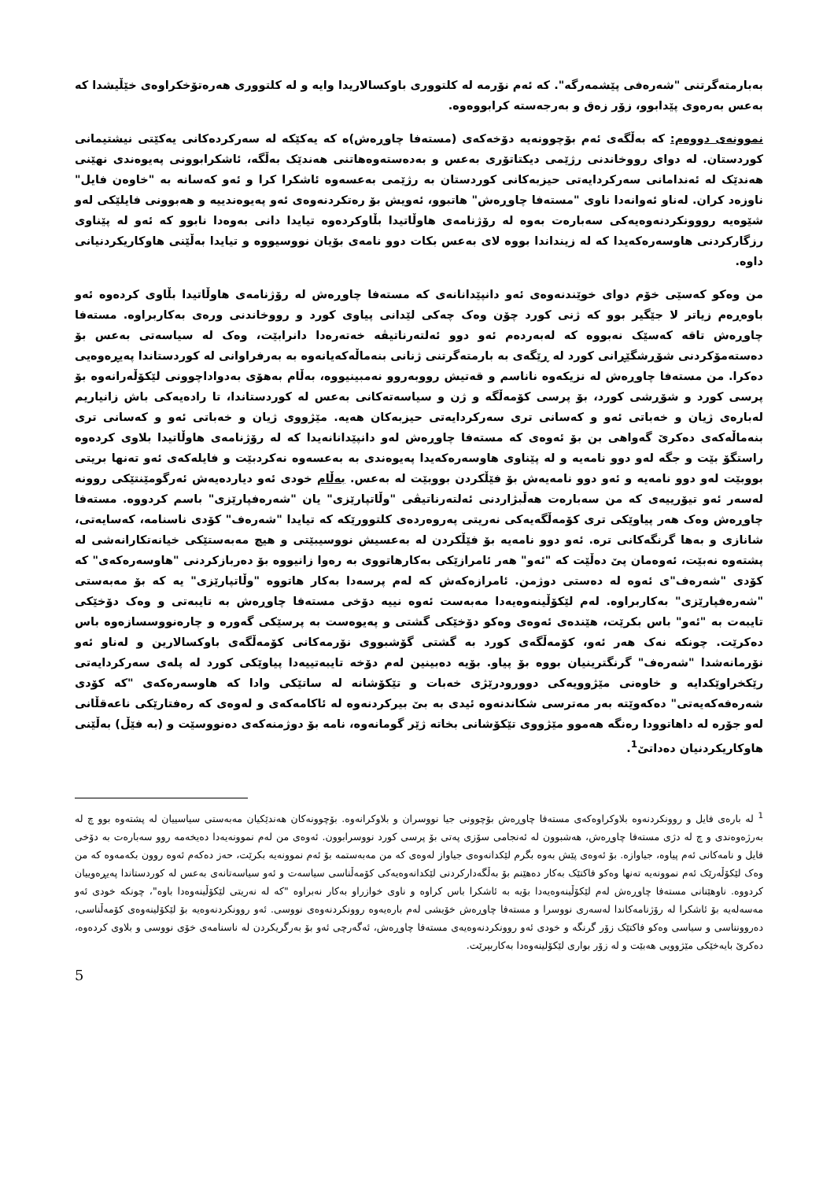بەبارمتەگرتنی "شەرەفی پێشمەرگە". کە ئەم نۆرمە لە کلتووری باوکسالاریدا وایە و لە کلتووری هەرەتۆخکراوەی خێڵیشدا کە بەعس بەرەوی پێدابوو، زۆر زەق و بەرجەستە کرابووەوە.
نموونەی دووەم: کە بەڵگەی ئەم بۆچوونەیە دۆخەکەی (مستەفا چاوڕەش)ە کە یەکێکە لە سەرکردەکانی یەکێتی نیشتیمانی کوردستان. لە دوای رووخاندنی رژێمی دیکتاتۆری بەعس و بەدەستەوەهاتنی هەندێک بەڵگە، ئاشکرابوونی پەیوەندی نهێنی هەندێک لە ئەندامانی سەرکردایەتی حیزبەکانی کوردستان بە رژێمی بەعسەوە ئاشکرا کرا و ئەو کەسانە بە "خاوەن فایل" ناوزەد کران. لەناو ئەوانەدا ناوی "مستەفا چاوڕەش" هاتبوو، ئەویش بۆ رەتکردنەوەی ئەو پەیوەندییە و هەبوونی فایلێکی لەو شێوەیە رووونکردنەوەیەکی سەبارەت بەوە لە رۆژنامەی هاوڵاتیدا بڵاوکردەوە تیایدا دانی بەوەدا نابوو کە ئەو لە پێناوی رزگارکردنی هاوسەرەکەیدا کە لە زینداندا بووە لای بەعس بکات دوو نامەی بۆیان نووسیووە و تیایدا بەڵێنی هاوکاریکردنیانی داوە.
من وەکو کەسێی خۆم دوای خوێندنەوەی ئەو دانپێدانانەی کە مستەفا چاوڕەش لە رۆژنامەی هاوڵاتیدا بڵاوی کردەوە ئەو باوەڕەم زیاتر لا جێگیر بوو کە ژنی کورد چۆن وەک چەکی لێدانی پیاوی کورد و رووخاندنی ورەی بەکاربراوە. مستەفا چاوڕەش تاقە کەسێک نەبووە کە لەبەردەم ئەو دوو ئەلتەرناتیڤە خەتەرەدا دانرابێت، وەک لە سیاسەتی بەعس بۆ دەستەمۆکردنی شۆڕشگێڕانی کورد لە ڕێگەی بە بارمتەگرتنی ژنانی بنەماڵەکەیانەوە بە بەرفراوانی لە کوردستاندا پەیڕەوەیی دەکرا. من مستەفا چاوڕەش لە نزیکەوە ناناسم و قەتیش رووبەروو نەمبینیووە، بەڵام بەهۆی بەدواداچوونی لێکۆڵەرانەوە بۆ پرسی کورد و شۆڕشی کورد، بۆ پرسی کۆمەڵگە و ژن و سیاسەتەکانی بەعس لە کوردستاندا، تا رادەیەکی باش زانیاریم لەبارەی ژیان و خەباتی ئەو و کەسانی تری سەرکردایەتی حیزبەکان هەیە. مێژووی ژیان و خەباتی ئەو و کەسانی تری بنەماڵەکەی دەکرێ گەواهی بن بۆ ئەوەی کە مستەفا چاوڕەش لەو دانپێدانانەیدا کە لە رۆژنامەی هاوڵاتیدا بلاوی کردەوە راستگۆ بێت و جگە لەو دوو نامەیە و لە پێناوی هاوسەرەکەیدا پەیوەندی بە بەعسەوە نەکردبێت و فایلەکەی ئەو تەنها بریتی بووبێت لەو دوو نامەیە و ئەو دوو نامەیەش بۆ فێڵکردن بووبێت لە بەعس. بەڵام خودی ئەو دیاردەیەش ئەرگومێنتێکی روونە لەسەر ئەو تیۆرییەی کە من سەبارەت هەڵبژاردنی ئەلتەرناتیڤی "وڵاتپارێزی" یان "شەرەفپارێزی" باسم کردووە. مستەفا چاوڕەش وەک هەر پیاوێکی تری کۆمەڵگەیەکی نەریتی پەروەردەی کلتوورێکە کە تیایدا "شەرەف" کۆدی ناسنامە، کەسایەتی، شانازی و بەها گرنگەکانی ترە. ئەو دوو نامەیە بۆ فێڵکردن لە بەعسیش نووسیبێتی و هیچ مەبەستێکی خیانەتکارانەشی لە پشتەوە نەبێت، ئەوەمان پێ دەڵێت کە "ئەو" هەر ئامرازێکی بەکارهاتووی بە رەوا زانیووە بۆ دەربازکردنی "هاوسەرەکەی" کە کۆدی "شەرەف"ی ئەوە لە دەستی دوژمن. ئامرازەکەش کە لەم پرسەدا بەکار هاتووە "وڵاتپارێزی" یە کە بۆ مەبەستی "شەرەفپارێزی" بەکاربراوە. لەم لێکۆڵینەوەیەدا مەبەست ئەوە نییە دۆخی مستەفا چاوڕەش بە تایبەتی و وەک دۆخێکی تایبەت بە "ئەو" باس بکرێت، هێندەی ئەوەی وەکو دۆخێکی گشتی و پەیوەست بە پرسێکی گەورە و چارەنووسسازەوە باس دەکرێت. چونکە نەک هەر ئەو، کۆمەڵگەی کورد بە گشتی گۆشبووی نۆرمەکانی کۆمەڵگەی باوکسالارین و لەناو ئەو نۆرمانەشدا "شەرەف" گرنگترینیان بووە بۆ پیاو. بۆیە دەبینین لەم دۆخە تایبەتییەدا پیاوێکی کورد لە پلەی سەرکردایەتی رێکخراوێکدایە و خاوەنی مێژوویەکی دوورودرێژی خەبات و تێکۆشانە لە ساتێکی وادا کە هاوسەرەکەی "کە کۆدی شەرەفەکەیەتی" دەکەوێتە بەر مەترسی شکاندنەوە ئیدی بە بێ بیرکردنەوە لە ئاکامەکەی و لەوەی کە رەفتارێکی ناعەقڵانی لەو جۆرە لە داهاتوودا رەنگە هەموو مێژووی تێکۆشانی بخاتە ژێر گومانەوە، نامە بۆ دوژمنەکەی دەنووسێت و (بە فێڵ) بەڵێنی هاوکاریکردنیان دەداتێ<sup>1</sup>.
<sup>1</sup> لە بارەی فایل و روونکردنەوە بلاوکراوەکەی مستەفا چاوڕەش بۆچوونی جیا نووسران و بلاوکرانەوە. بۆچوونەکان هەندێکیان مەبەستی سیاسییان لە پشتەوە بوو چ لە بەرژەوەندی و چ لە دژی مستەفا چاوڕەش، هەشبوون لە ئەنجامی سۆزی پەتی بۆ پرسی کورد نووسرابوون. ئەوەی من لەم نموونەیەدا دەیخەمە روو سەبارەت بە دۆخی فایل و نامەکانی ئەم پیاوە، جیاوازە. بۆ ئەوەی پێش بەوە بگرم لێکدانەوەی جیاواز لەوەی کە من مەبەستمە بۆ ئەم نموونەیە بکرێت، حەز دەکەم ئەوە روون بکەمەوە کە من وەک لێکۆڵەرێک ئەم نموونەیە تەنها وەکو فاکتێک بەکار دەهێنم بۆ بەڵگەدارکردنی لێکدانەوەیەکی کۆمەڵناسی سیاسەت و ئەو سیاسەتانەی بەعس لە کوردستاندا پەیڕەوییان کردووە. ناوهێنانی مستەفا چاوڕەش لەم لێکۆڵینەوەیەدا بۆیە بە ئاشکرا باس کراوە و ناوی خوازراو بەکار نەبراوە "کە لە نەریتی لێکۆڵینەوەدا باوە"، چونکە خودی ئەو مەسەلەیە بۆ ئاشکرا لە رۆژنامەکاندا لەسەری نووسرا و مستەفا چاوڕەش خۆیشی لەم بارەیەوە روونکردنەوەی نووسی. ئەو روونکردنەوەیە بۆ لێکۆلینەوەی کۆمەڵناسی، دەروونناسی و سیاسی وەکو فاکتێک زۆر گرنگە و خودی ئەو روونکردنەوەیەی مستەفا چاوڕەش، ئەگەرچی ئەو بۆ بەرگریکردن لە ناسنامەی خۆی نووسی و بلاوی کردەوە، دەکرێ بایەخێکی مێژوویی هەبێت و لە زۆر بواری لێکۆلینەوەدا بەکاربېرێت.
5